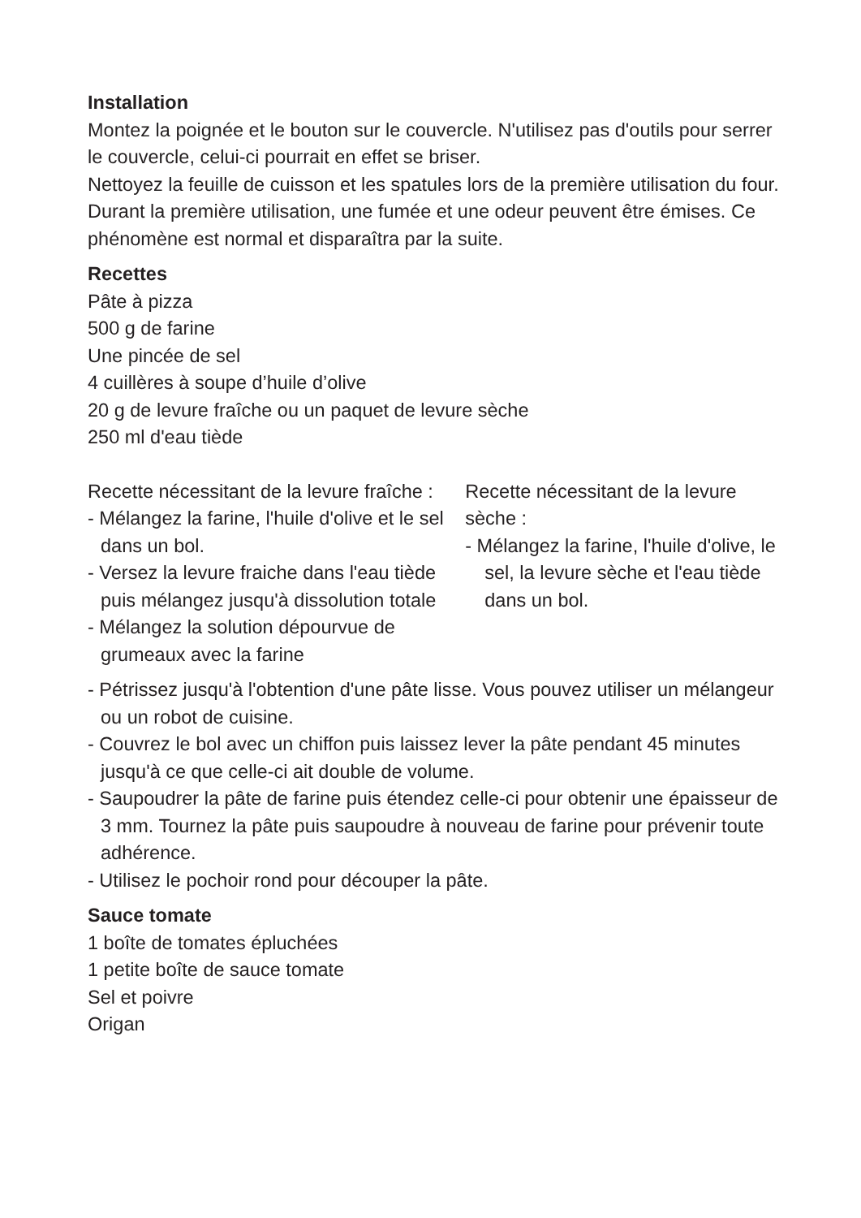Installation
Montez la poignée et le bouton sur le couvercle. N'utilisez pas d'outils pour serrer le couvercle, celui-ci pourrait en effet se briser.
Nettoyez la feuille de cuisson et les spatules lors de la première utilisation du four.
Durant la première utilisation, une fumée et une odeur peuvent être émises. Ce phénomène est normal et disparaîtra par la suite.
Recettes
Pâte à pizza
500 g de farine
Une pincée de sel
4 cuillères à soupe d’huile d’olive
20 g de levure fraîche ou un paquet de levure sèche
250 ml d'eau tiède
Recette nécessitant de la levure fraîche :
- Mélangez la farine, l'huile d'olive et le sel dans un bol.
- Versez la levure fraiche dans l'eau tiède puis mélangez jusqu'à dissolution totale
- Mélangez la solution dépourvue de grumeaux avec la farine
Recette nécessitant de la levure sèche :
- Mélangez la farine, l'huile d'olive, le sel, la levure sèche et l'eau tiède dans un bol.
- Pétrissez jusqu'à l'obtention d'une pâte lisse. Vous pouvez utiliser un mélangeur ou un robot de cuisine.
- Couvrez le bol avec un chiffon puis laissez lever la pâte pendant 45 minutes jusqu'à ce que celle-ci ait double de volume.
- Saupoudrer la pâte de farine puis étendez celle-ci pour obtenir une épaisseur de 3 mm. Tournez la pâte puis saupoudre à nouveau de farine pour prévenir toute adhérence.
- Utilisez le pochoir rond pour découper la pâte.
Sauce tomate
1 boîte de tomates épluchées
1 petite boîte de sauce tomate
Sel et poivre
Origan